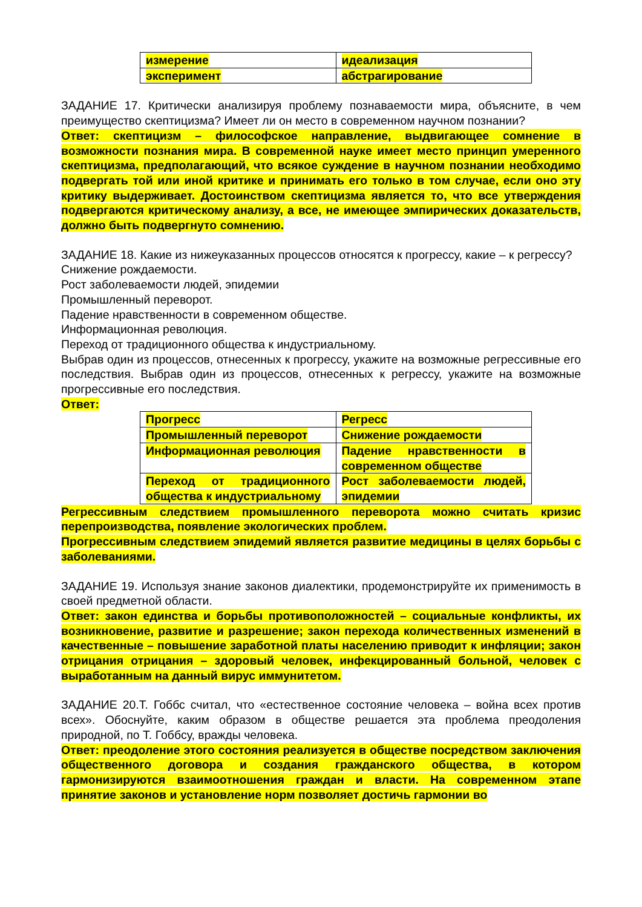| измерение | идеализация |
| эксперимент | абстрагирование |
ЗАДАНИЕ 17. Критически анализируя проблему познаваемости мира, объясните, в чем преимущество скептицизма? Имеет ли он место в современном научном познании?
Ответ: скептицизм – философское направление, выдвигающее сомнение в возможности познания мира. В современной науке имеет место принцип умеренного скептицизма, предполагающий, что всякое суждение в научном познании необходимо подвергать той или иной критике и принимать его только в том случае, если оно эту критику выдерживает. Достоинством скептицизма является то, что все утверждения подвергаются критическому анализу, а все, не имеющее эмпирических доказательств, должно быть подвергнуто сомнению.
ЗАДАНИЕ 18. Какие из нижеуказанных процессов относятся к прогрессу, какие – к регрессу?
Снижение рождаемости.
Рост заболеваемости людей, эпидемии
Промышленный переворот.
Падение нравственности в современном обществе.
Информационная революция.
Переход от традиционного общества к индустриальному.
Выбрав один из процессов, отнесенных к прогрессу, укажите на возможные регрессивные его последствия. Выбрав один из процессов, отнесенных к регрессу, укажите на возможные прогрессивные его последствия.
Ответ:
| Прогресс | Регресс |
| Промышленный переворот | Снижение рождаемости |
| Информационная революция | Падение нравственности в современном обществе |
| Переход от традиционного общества к индустриальному | Рост заболеваемости людей, эпидемии |
Регрессивным следствием промышленного переворота можно считать кризис перепроизводства, появление экологических проблем.
Прогрессивным следствием эпидемий является развитие медицины в целях борьбы с заболеваниями.
ЗАДАНИЕ 19. Используя знание законов диалектики, продемонстрируйте их применимость в своей предметной области.
Ответ: закон единства и борьбы противоположностей – социальные конфликты, их возникновение, развитие и разрешение; закон перехода количественных изменений в качественные – повышение заработной платы населению приводит к инфляции; закон отрицания отрицания – здоровый человек, инфекцированный больной, человек с выработанным на данный вирус иммунитетом.
ЗАДАНИЕ 20.Т. Гоббс считал, что «естественное состояние человека – война всех против всех». Обоснуйте, каким образом в обществе решается эта проблема преодоления природной, по Т. Гоббсу, вражды человека.
Ответ: преодоление этого состояния реализуется в обществе посредством заключения общественного договора и создания гражданского общества, в котором гармонизируются взаимоотношения граждан и власти. На современном этапе принятие законов и установление норм позволяет достичь гармонии во